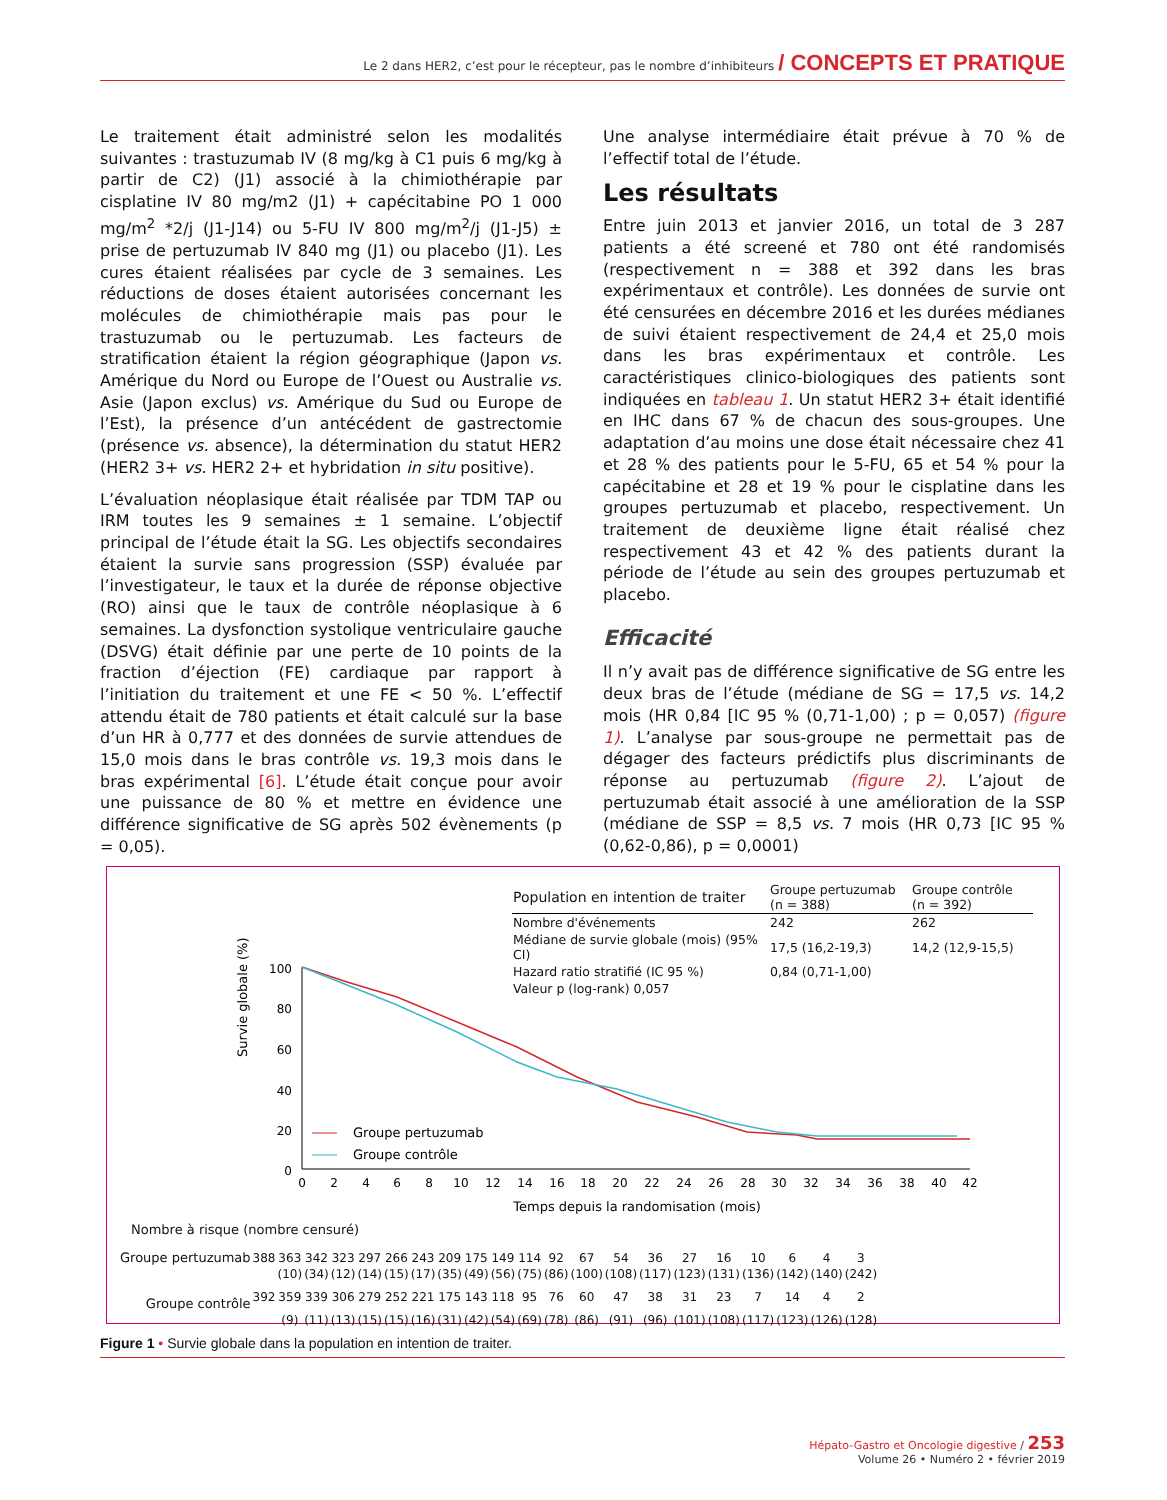Le 2 dans HER2, c’est pour le récepteur, pas le nombre d’inhibiteurs / CONCEPTS ET PRATIQUE
Le traitement était administré selon les modalités suivantes : trastuzumab IV (8 mg/kg à C1 puis 6 mg/kg à partir de C2) (J1) associé à la chimiothérapie par cisplatine IV 80 mg/m2 (J1) + capécitabine PO 1 000 mg/m<sup>2</sup> *2/j (J1-J14) ou 5-FU IV 800 mg/m<sup>2</sup>/j (J1-J5) ± prise de pertuzumab IV 840 mg (J1) ou placebo (J1). Les cures étaient réalisées par cycle de 3 semaines. Les réductions de doses étaient autorisées concernant les molécules de chimiothérapie mais pas pour le trastuzumab ou le pertuzumab. Les facteurs de stratification étaient la région géographique (Japon vs. Amérique du Nord ou Europe de l’Ouest ou Australie vs. Asie (Japon exclus) vs. Amérique du Sud ou Europe de l’Est), la présence d’un antécédent de gastrectomie (présence vs. absence), la détermination du statut HER2 (HER2 3+ vs. HER2 2+ et hybridation in situ positive).
L’évaluation néoplasique était réalisée par TDM TAP ou IRM toutes les 9 semaines ± 1 semaine. L’objectif principal de l’étude était la SG. Les objectifs secondaires étaient la survie sans progression (SSP) évaluée par l’investigateur, le taux et la durée de réponse objective (RO) ainsi que le taux de contrôle néoplasique à 6 semaines. La dysfonction systolique ventriculaire gauche (DSVG) était définie par une perte de 10 points de la fraction d’éjection (FE) cardiaque par rapport à l’initiation du traitement et une FE < 50 %. L’effectif attendu était de 780 patients et était calculé sur la base d’un HR à 0,777 et des données de survie attendues de 15,0 mois dans le bras contrôle vs. 19,3 mois dans le bras expérimental [6]. L’étude était conçue pour avoir une puissance de 80 % et mettre en évidence une différence significative de SG après 502 évènements (p = 0,05).
Une analyse intermédiaire était prévue à 70 % de l’effectif total de l’étude.
Les résultats
Entre juin 2013 et janvier 2016, un total de 3 287 patients a été screené et 780 ont été randomisés (respectivement n = 388 et 392 dans les bras expérimentaux et contrôle). Les données de survie ont été censurées en décembre 2016 et les durées médianes de suivi étaient respectivement de 24,4 et 25,0 mois dans les bras expérimentaux et contrôle. Les caractéristiques clinico-biologiques des patients sont indiquées en tableau 1. Un statut HER2 3+ était identifié en IHC dans 67 % de chacun des sous-groupes. Une adaptation d’au moins une dose était nécessaire chez 41 et 28 % des patients pour le 5-FU, 65 et 54 % pour la capécitabine et 28 et 19 % pour le cisplatine dans les groupes pertuzumab et placebo, respectivement. Un traitement de deuxième ligne était réalisé chez respectivement 43 et 42 % des patients durant la période de l’étude au sein des groupes pertuzumab et placebo.
Efficacité
Il n’y avait pas de différence significative de SG entre les deux bras de l’étude (médiane de SG = 17,5 vs. 14,2 mois (HR 0,84 [IC 95 % (0,71-1,00) ; p = 0,057) (figure 1). L’analyse par sous-groupe ne permettait pas de dégager des facteurs prédictifs plus discriminants de réponse au pertuzumab (figure 2). L’ajout de pertuzumab était associé à une amélioration de la SSP (médiane de SSP = 8,5 vs. 7 mois (HR 0,73 [IC 95 % (0,62-0,86), p = 0,0001)
| Population en intention de traiter | Groupe pertuzumab (n = 388) | Groupe contrôle (n = 392) |
| --- | --- | --- |
| Nombre d'événements | 242 | 262 |
| Médiane de survie globale (mois) (95% CI) | 17,5 (16,2-19,3) | 14,2 (12,9-15,5) |
| Hazard ratio stratifié (IC 95 %) | 0,84 (0,71-1,00) | |
| Valeur p (log-rank) 0,057 | | |
Survie globale (%)
100
80
60
40
20
0
0
2
4
6
8
10
12
14
16
18
20
22
24
26
28
30
32
34
36
38
40
42
Temps depuis la randomisation (mois)
Groupe pertuzumab
Groupe contrôle
Nombre à risque (nombre censuré)
| Groupe pertuzumab | 388 | 363 | 342 | 323 | 297 | 266 | 243 | 209 | 175 | 149 | 114 | 92 | 67 | 54 | 36 | 27 | 16 | 10 | 6 | 4 | 3 |
| | | (10) | (34) | (12) | (14) | (15) | (17) | (35) | (49) | (56) | (75) | (86) | (100) | (108) | (117) | (123) | (131) | (136) | (142) | (140) | (242) |
| Groupe contrôle | 392 | 359 | 339 | 306 | 279 | 252 | 221 | 175 | 143 | 118 | 95 | 76 | 60 | 47 | 38 | 31 | 23 | 7 | 14 | 4 | 2 |
| | | (9) | (11) | (13) | (15) | (15) | (16) | (31) | (42) | (54) | (69) | (78) | (86) | (91) | (96) | (101) | (108) | (117) | (123) | (126) | (128) |
Figure 1 • Survie globale dans la population en intention de traiter.
Hépato-Gastro et Oncologie digestive / 253
Volume 26 • Numéro 2 • février 2019